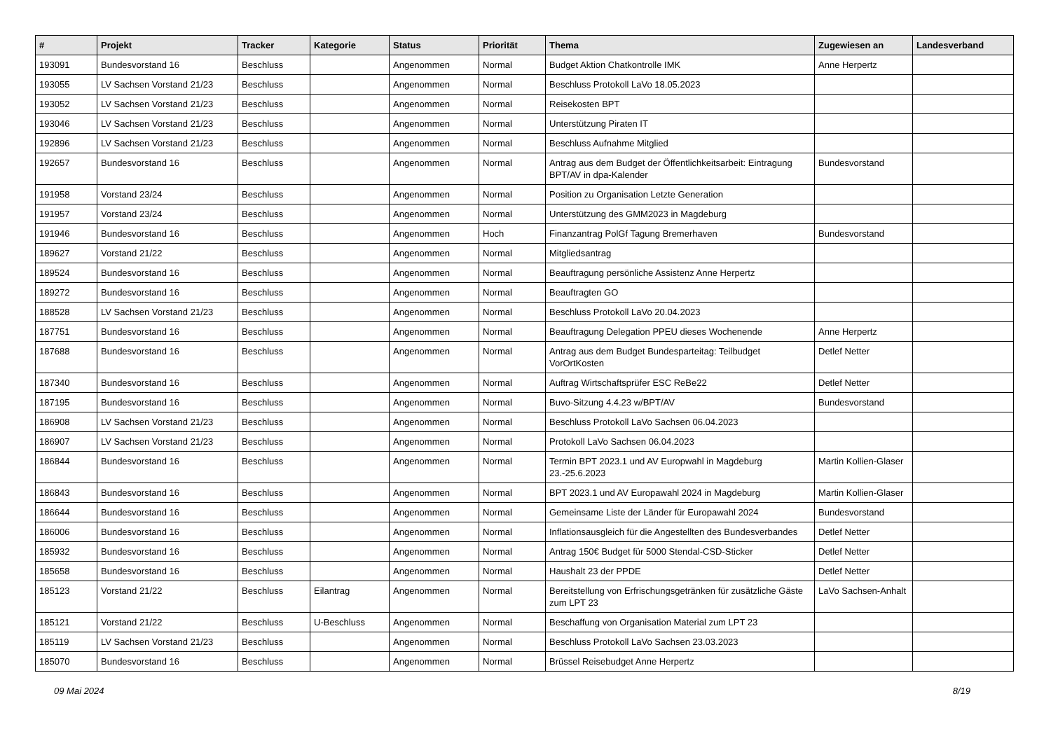| # | Projekt | Tracker | Kategorie | Status | Priorität | Thema | Zugewiesen an | Landesverband |
| --- | --- | --- | --- | --- | --- | --- | --- | --- |
| 193091 | Bundesvorstand 16 | Beschluss | | Angenommen | Normal | Budget Aktion Chatkontrolle IMK | Anne Herpertz | |
| 193055 | LV Sachsen Vorstand 21/23 | Beschluss | | Angenommen | Normal | Beschluss Protokoll LaVo 18.05.2023 | | |
| 193052 | LV Sachsen Vorstand 21/23 | Beschluss | | Angenommen | Normal | Reisekosten BPT | | |
| 193046 | LV Sachsen Vorstand 21/23 | Beschluss | | Angenommen | Normal | Unterstützung Piraten IT | | |
| 192896 | LV Sachsen Vorstand 21/23 | Beschluss | | Angenommen | Normal | Beschluss Aufnahme Mitglied | | |
| 192657 | Bundesvorstand 16 | Beschluss | | Angenommen | Normal | Antrag aus dem Budget der Öffentlichkeitsarbeit: Eintragung BPT/AV in dpa-Kalender | Bundesvorstand | |
| 191958 | Vorstand 23/24 | Beschluss | | Angenommen | Normal | Position zu Organisation Letzte Generation | | |
| 191957 | Vorstand 23/24 | Beschluss | | Angenommen | Normal | Unterstützung des GMM2023 in Magdeburg | | |
| 191946 | Bundesvorstand 16 | Beschluss | | Angenommen | Hoch | Finanzantrag PolGf Tagung Bremerhaven | Bundesvorstand | |
| 189627 | Vorstand 21/22 | Beschluss | | Angenommen | Normal | Mitgliedsantrag | | |
| 189524 | Bundesvorstand 16 | Beschluss | | Angenommen | Normal | Beauftragung persönliche Assistenz Anne Herpertz | | |
| 189272 | Bundesvorstand 16 | Beschluss | | Angenommen | Normal | Beauftragten GO | | |
| 188528 | LV Sachsen Vorstand 21/23 | Beschluss | | Angenommen | Normal | Beschluss Protokoll LaVo 20.04.2023 | | |
| 187751 | Bundesvorstand 16 | Beschluss | | Angenommen | Normal | Beauftragung Delegation PPEU dieses Wochenende | Anne Herpertz | |
| 187688 | Bundesvorstand 16 | Beschluss | | Angenommen | Normal | Antrag aus dem Budget Bundesparteitag: Teilbudget VorOrtKosten | Detlef Netter | |
| 187340 | Bundesvorstand 16 | Beschluss | | Angenommen | Normal | Auftrag Wirtschaftsprüfer ESC ReBe22 | Detlef Netter | |
| 187195 | Bundesvorstand 16 | Beschluss | | Angenommen | Normal | Buvo-Sitzung 4.4.23 w/BPT/AV | Bundesvorstand | |
| 186908 | LV Sachsen Vorstand 21/23 | Beschluss | | Angenommen | Normal | Beschluss Protokoll LaVo Sachsen 06.04.2023 | | |
| 186907 | LV Sachsen Vorstand 21/23 | Beschluss | | Angenommen | Normal | Protokoll LaVo Sachsen 06.04.2023 | | |
| 186844 | Bundesvorstand 16 | Beschluss | | Angenommen | Normal | Termin BPT 2023.1 und AV Europwahl in Magdeburg 23.-25.6.2023 | Martin Kollien-Glaser | |
| 186843 | Bundesvorstand 16 | Beschluss | | Angenommen | Normal | BPT 2023.1 und AV Europawahl 2024 in Magdeburg | Martin Kollien-Glaser | |
| 186644 | Bundesvorstand 16 | Beschluss | | Angenommen | Normal | Gemeinsame Liste der Länder für Europawahl 2024 | Bundesvorstand | |
| 186006 | Bundesvorstand 16 | Beschluss | | Angenommen | Normal | Inflationsausgleich für die Angestellten des Bundesverbandes | Detlef Netter | |
| 185932 | Bundesvorstand 16 | Beschluss | | Angenommen | Normal | Antrag 150€ Budget für 5000 Stendal-CSD-Sticker | Detlef Netter | |
| 185658 | Bundesvorstand 16 | Beschluss | | Angenommen | Normal | Haushalt 23 der PPDE | Detlef Netter | |
| 185123 | Vorstand 21/22 | Beschluss | Eilantrag | Angenommen | Normal | Bereitstellung von Erfrischungsgetränken für zusätzliche Gäste zum LPT 23 | LaVo Sachsen-Anhalt | |
| 185121 | Vorstand 21/22 | Beschluss | U-Beschluss | Angenommen | Normal | Beschaffung von Organisation Material zum LPT 23 | | |
| 185119 | LV Sachsen Vorstand 21/23 | Beschluss | | Angenommen | Normal | Beschluss Protokoll LaVo Sachsen 23.03.2023 | | |
| 185070 | Bundesvorstand 16 | Beschluss | | Angenommen | Normal | Brüssel Reisebudget Anne Herpertz | | |
09 Mai 2024 8/19